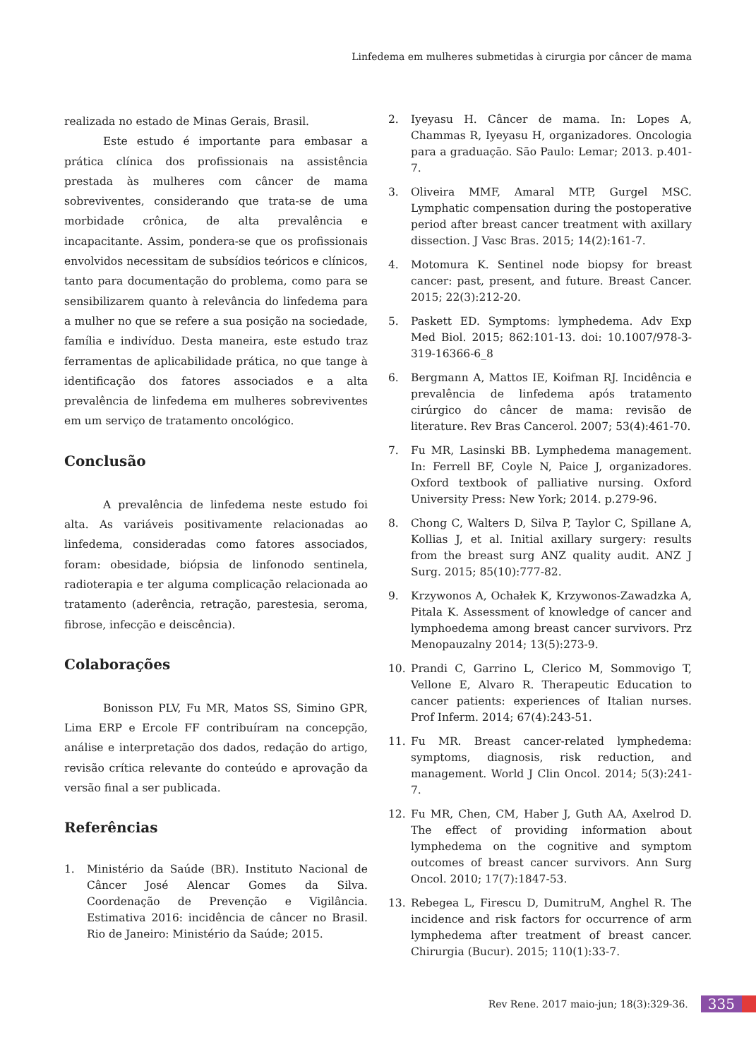Linfedema em mulheres submetidas à cirurgia por câncer de mama
realizada no estado de Minas Gerais, Brasil.
Este estudo é importante para embasar a prática clínica dos profissionais na assistência prestada às mulheres com câncer de mama sobreviventes, considerando que trata-se de uma morbidade crônica, de alta prevalência e incapacitante. Assim, pondera-se que os profissionais envolvidos necessitam de subsídios teóricos e clínicos, tanto para documentação do problema, como para se sensibilizarem quanto à relevância do linfedema para a mulher no que se refere a sua posição na sociedade, família e indivíduo. Desta maneira, este estudo traz ferramentas de aplicabilidade prática, no que tange à identificação dos fatores associados e a alta prevalência de linfedema em mulheres sobreviventes em um serviço de tratamento oncológico.
Conclusão
A prevalência de linfedema neste estudo foi alta. As variáveis positivamente relacionadas ao linfedema, consideradas como fatores associados, foram: obesidade, biópsia de linfonodo sentinela, radioterapia e ter alguma complicação relacionada ao tratamento (aderência, retração, parestesia, seroma, fibrose, infecção e deiscência).
Colaborações
Bonisson PLV, Fu MR, Matos SS, Simino GPR, Lima ERP e Ercole FF contribuíram na concepção, análise e interpretação dos dados, redação do artigo, revisão crítica relevante do conteúdo e aprovação da versão final a ser publicada.
Referências
1. Ministério da Saúde (BR). Instituto Nacional de Câncer José Alencar Gomes da Silva. Coordenação de Prevenção e Vigilância. Estimativa 2016: incidência de câncer no Brasil. Rio de Janeiro: Ministério da Saúde; 2015.
2. Iyeyasu H. Câncer de mama. In: Lopes A, Chammas R, Iyeyasu H, organizadores. Oncologia para a graduação. São Paulo: Lemar; 2013. p.401-7.
3. Oliveira MMF, Amaral MTP, Gurgel MSC. Lymphatic compensation during the postoperative period after breast cancer treatment with axillary dissection. J Vasc Bras. 2015; 14(2):161-7.
4. Motomura K. Sentinel node biopsy for breast cancer: past, present, and future. Breast Cancer. 2015; 22(3):212-20.
5. Paskett ED. Symptoms: lymphedema. Adv Exp Med Biol. 2015; 862:101-13. doi: 10.1007/978-3-319-16366-6_8
6. Bergmann A, Mattos IE, Koifman RJ. Incidência e prevalência de linfedema após tratamento cirúrgico do câncer de mama: revisão de literature. Rev Bras Cancerol. 2007; 53(4):461-70.
7. Fu MR, Lasinski BB. Lymphedema management. In: Ferrell BF, Coyle N, Paice J, organizadores. Oxford textbook of palliative nursing. Oxford University Press: New York; 2014. p.279-96.
8. Chong C, Walters D, Silva P, Taylor C, Spillane A, Kollias J, et al. Initial axillary surgery: results from the breast surg ANZ quality audit. ANZ J Surg. 2015; 85(10):777-82.
9. Krzywonos A, Ochałek K, Krzywonos-Zawadzka A, Pitala K. Assessment of knowledge of cancer and lymphoedema among breast cancer survivors. Prz Menopauzalny 2014; 13(5):273-9.
10. Prandi C, Garrino L, Clerico M, Sommovigo T, Vellone E, Alvaro R. Therapeutic Education to cancer patients: experiences of Italian nurses. Prof Inferm. 2014; 67(4):243-51.
11. Fu MR. Breast cancer-related lymphedema: symptoms, diagnosis, risk reduction, and management. World J Clin Oncol. 2014; 5(3):241-7.
12. Fu MR, Chen, CM, Haber J, Guth AA, Axelrod D. The effect of providing information about lymphedema on the cognitive and symptom outcomes of breast cancer survivors. Ann Surg Oncol. 2010; 17(7):1847-53.
13. Rebegea L, Firescu D, DumitruM, Anghel R. The incidence and risk factors for occurrence of arm lymphedema after treatment of breast cancer. Chirurgia (Bucur). 2015; 110(1):33-7.
Rev Rene. 2017 maio-jun; 18(3):329-36. 335